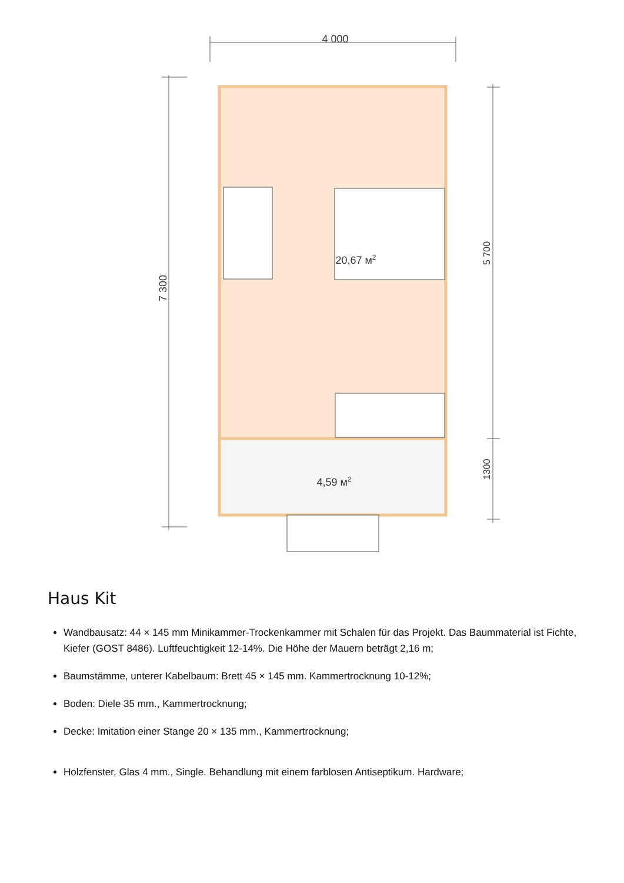4 000
7 300
5 700
1300
20,67 м2
4,59 м2
Haus Kit
Wandbausatz: 44 × 145 mm Minikammer-Trockenkammer mit Schalen für das Projekt. Das Baummaterial ist Fichte, Kiefer (GOST 8486). Luftfeuchtigkeit 12-14%. Die Höhe der Mauern beträgt 2,16 m;
Baumstämme, unterer Kabelbaum: Brett 45 × 145 mm. Kammertrocknung 10-12%;
Boden: Diele 35 mm., Kammertrocknung;
Decke: Imitation einer Stange 20 × 135 mm., Kammertrocknung;
Holzfenster, Glas 4 mm., Single. Behandlung mit einem farblosen Antiseptikum. Hardware;